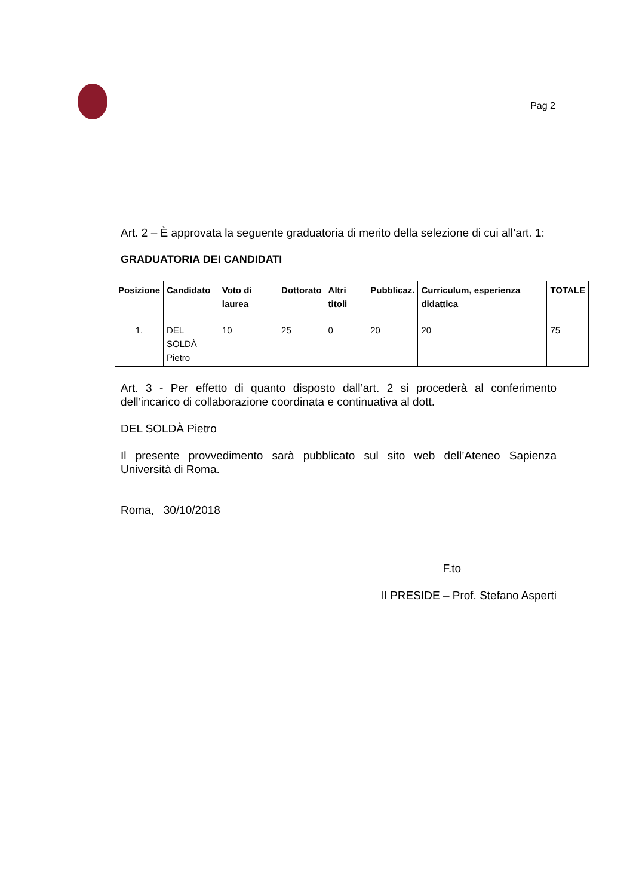Pag 2
Art. 2 – È approvata la seguente graduatoria di merito della selezione di cui all’art. 1:
GRADUATORIA DEI CANDIDATI
| Posizione | Candidato | Voto di laurea | Dottorato | Altri titoli | Pubblicaz. | Curriculum, esperienza didattica | TOTALE |
| --- | --- | --- | --- | --- | --- | --- | --- |
| 1. | DEL SOLDÀ Pietro | 10 | 25 | 0 | 20 | 20 | 75 |
Art. 3 - Per effetto di quanto disposto dall’art. 2 si procederà al conferimento dell’incarico di collaborazione coordinata e continuativa al dott.
DEL SOLDÀ Pietro
Il presente provvedimento sarà pubblicato sul sito web dell’Ateneo Sapienza Università di Roma.
Roma, 30/10/2018
F.to
Il PRESIDE – Prof. Stefano Asperti